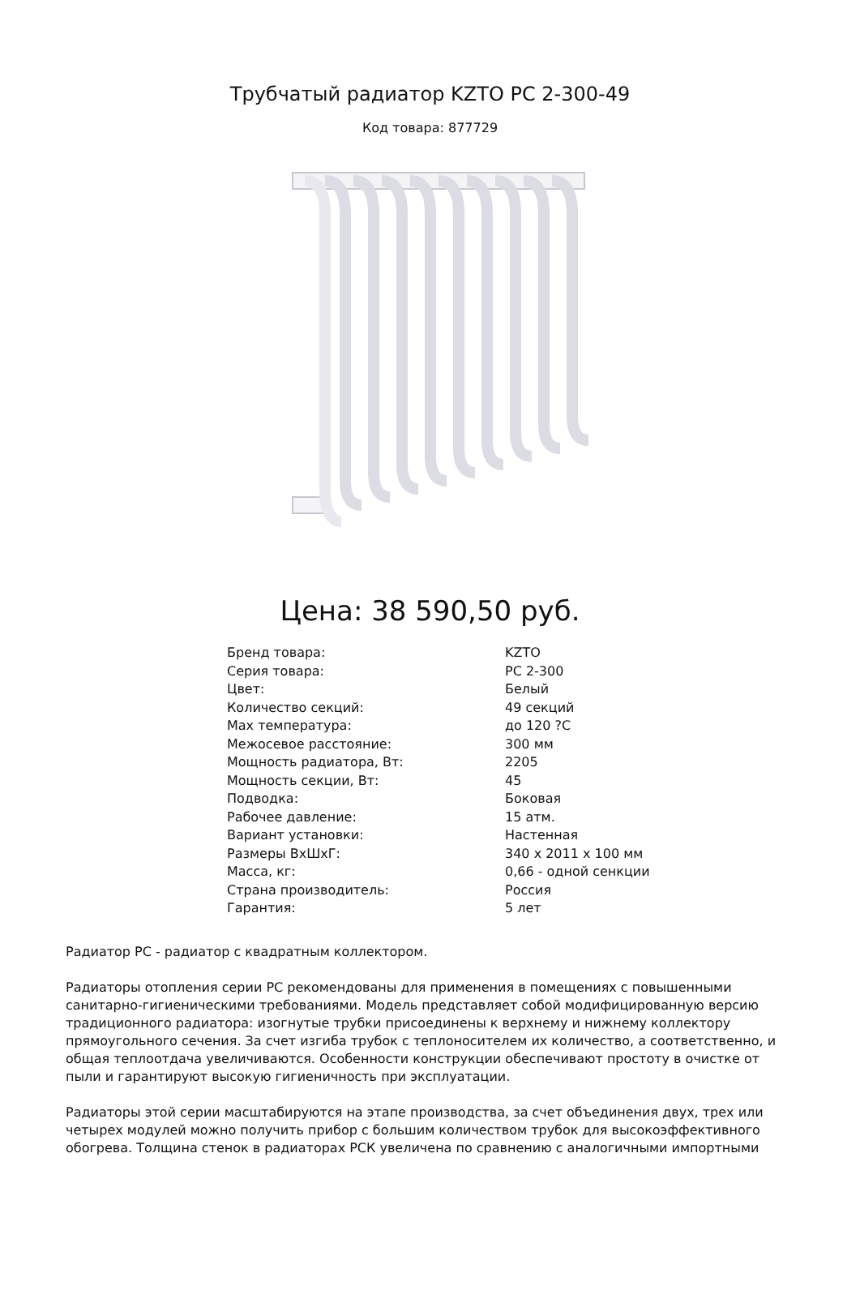Трубчатый радиатор KZTO РС 2-300-49
Код товара: 877729
Цена: 38 590,50 руб.
| Бренд товара: | KZTO |
| Серия товара: | РС 2-300 |
| Цвет: | Белый |
| Количество секций: | 49 секций |
| Max температура: | до 120 ?С |
| Межосевое расстояние: | 300 мм |
| Мощность радиатора, Вт: | 2205 |
| Мощность секции, Вт: | 45 |
| Подводка: | Боковая |
| Рабочее давление: | 15 атм. |
| Вариант установки: | Настенная |
| Размеры ВхШхГ: | 340 x 2011 x 100 мм |
| Масса, кг: | 0,66 - одной сенкции |
| Страна производитель: | Россия |
| Гарантия: | 5 лет |
Радиатор РС - радиатор с квадратным коллектором.
Радиаторы отопления серии РС рекомендованы для применения в помещениях с повышенными санитарно-гигиеническими требованиями. Модель представляет собой модифицированную версию традиционного радиатора: изогнутые трубки присоединены к верхнему и нижнему коллектору прямоугольного сечения. За счет изгиба трубок с теплоносителем их количество, а соответственно, и общая теплоотдача увеличиваются. Особенности конструкции обеспечивают простоту в очистке от пыли и гарантируют высокую гигиеничность при эксплуатации.
Радиаторы этой серии масштабируются на этапе производства, за счет объединения двух, трех или четырех модулей можно получить прибор с большим количеством трубок для высокоэффективного обогрева. Толщина стенок в радиаторах РСК увеличена по сравнению с аналогичными импортными